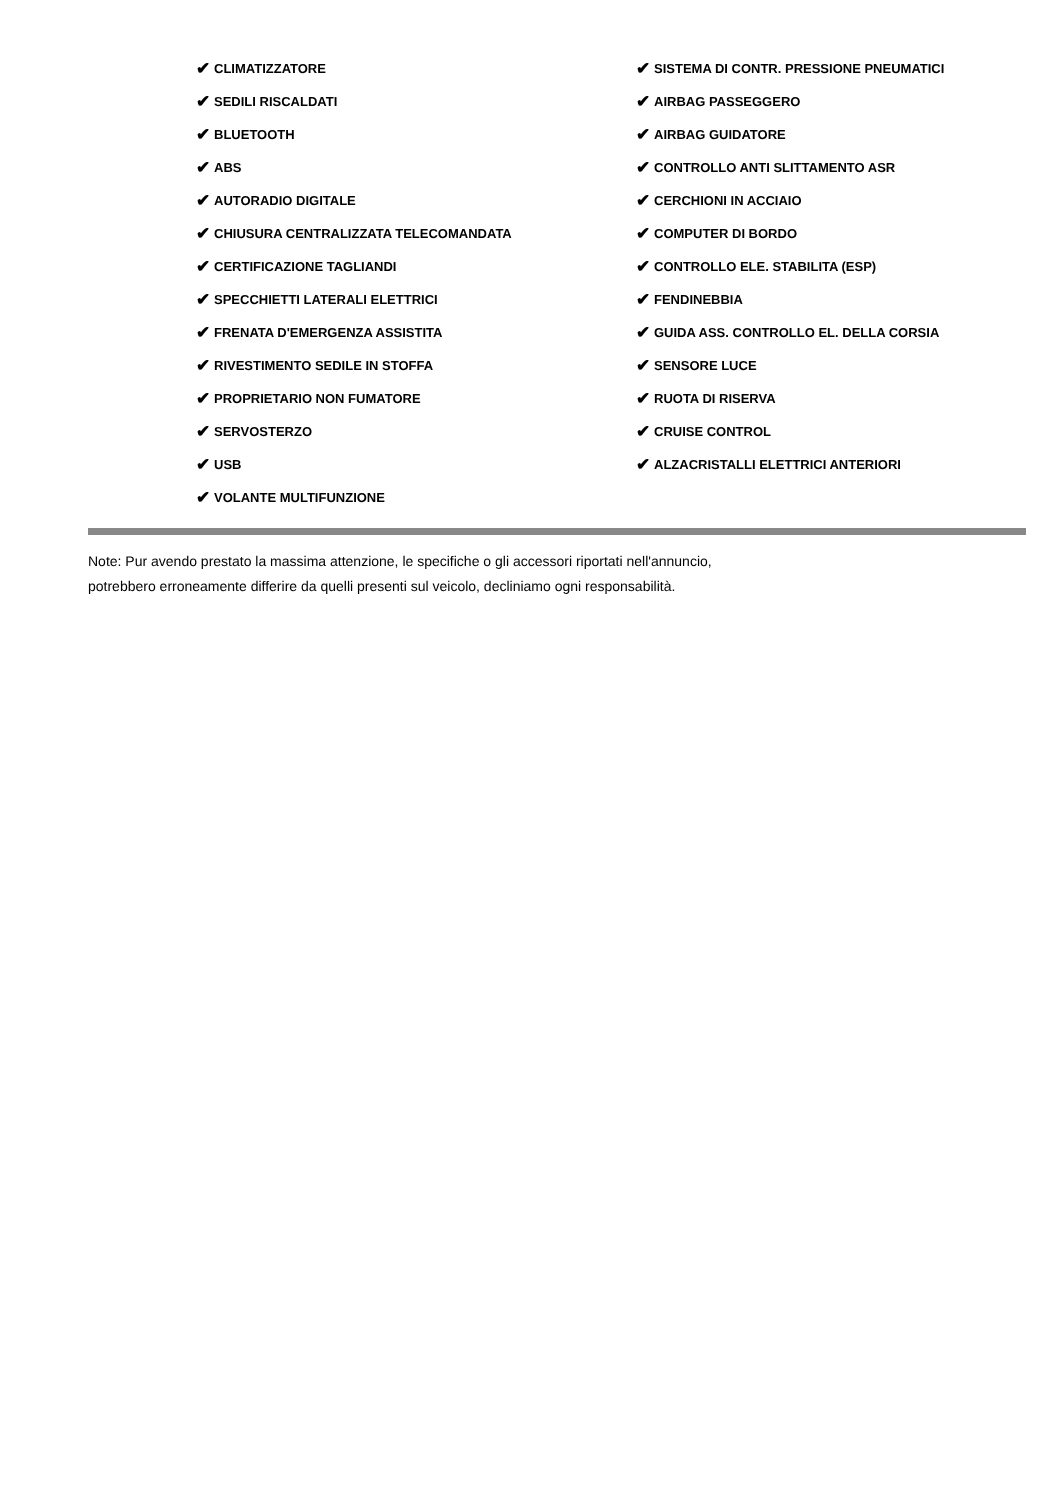✔ CLIMATIZZATORE
✔ SEDILI RISCALDATI
✔ BLUETOOTH
✔ ABS
✔ AUTORADIO DIGITALE
✔ CHIUSURA CENTRALIZZATA TELECOMANDATA
✔ CERTIFICAZIONE TAGLIANDI
✔ SPECCHIETTI LATERALI ELETTRICI
✔ FRENATA D'EMERGENZA ASSISTITA
✔ RIVESTIMENTO SEDILE IN STOFFA
✔ PROPRIETARIO NON FUMATORE
✔ SERVOSTERZO
✔ USB
✔ VOLANTE MULTIFUNZIONE
✔ SISTEMA DI CONTR. PRESSIONE PNEUMATICI
✔ AIRBAG PASSEGGERO
✔ AIRBAG GUIDATORE
✔ CONTROLLO ANTI SLITTAMENTO ASR
✔ CERCHIONI IN ACCIAIO
✔ COMPUTER DI BORDO
✔ CONTROLLO ELE. STABILITA (ESP)
✔ FENDINEBBIA
✔ GUIDA ASS. CONTROLLO EL. DELLA CORSIA
✔ SENSORE LUCE
✔ RUOTA DI RISERVA
✔ CRUISE CONTROL
✔ ALZACRISTALLI ELETTRICI ANTERIORI
Note: Pur avendo prestato la massima attenzione, le specifiche o gli accessori riportati nell'annuncio,
potrebbero erroneamente differire da quelli presenti sul veicolo, decliniamo ogni responsabilità.